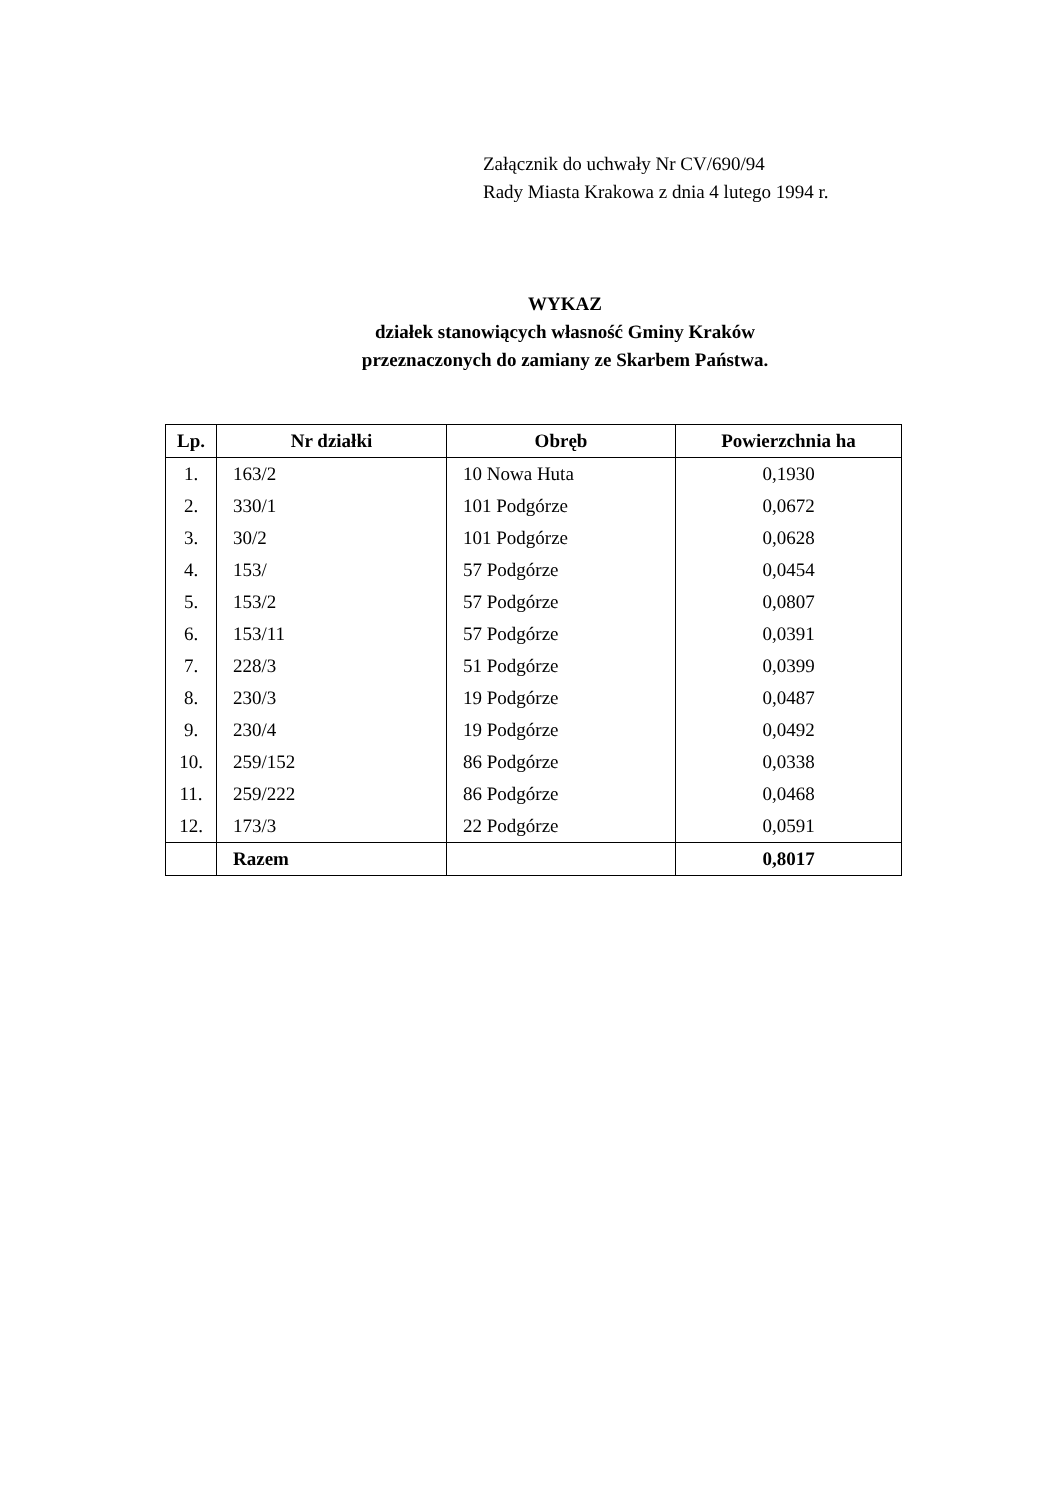Załącznik do uchwały Nr CV/690/94
Rady Miasta Krakowa z dnia 4 lutego 1994 r.
WYKAZ
działek stanowiących własność Gminy Kraków
przeznaczonych do zamiany ze Skarbem Państwa.
| Lp. | Nr działki | Obręb | Powierzchnia ha |
| --- | --- | --- | --- |
| 1. | 163/2 | 10 Nowa Huta | 0,1930 |
| 2. | 330/1 | 101 Podgórze | 0,0672 |
| 3. | 30/2 | 101 Podgórze | 0,0628 |
| 4. | 153/ | 57 Podgórze | 0,0454 |
| 5. | 153/2 | 57 Podgórze | 0,0807 |
| 6. | 153/11 | 57 Podgórze | 0,0391 |
| 7. | 228/3 | 51 Podgórze | 0,0399 |
| 8. | 230/3 | 19 Podgórze | 0,0487 |
| 9. | 230/4 | 19 Podgórze | 0,0492 |
| 10. | 259/152 | 86 Podgórze | 0,0338 |
| 11. | 259/222 | 86 Podgórze | 0,0468 |
| 12. | 173/3 | 22 Podgórze | 0,0591 |
| | Razem | | 0,8017 |